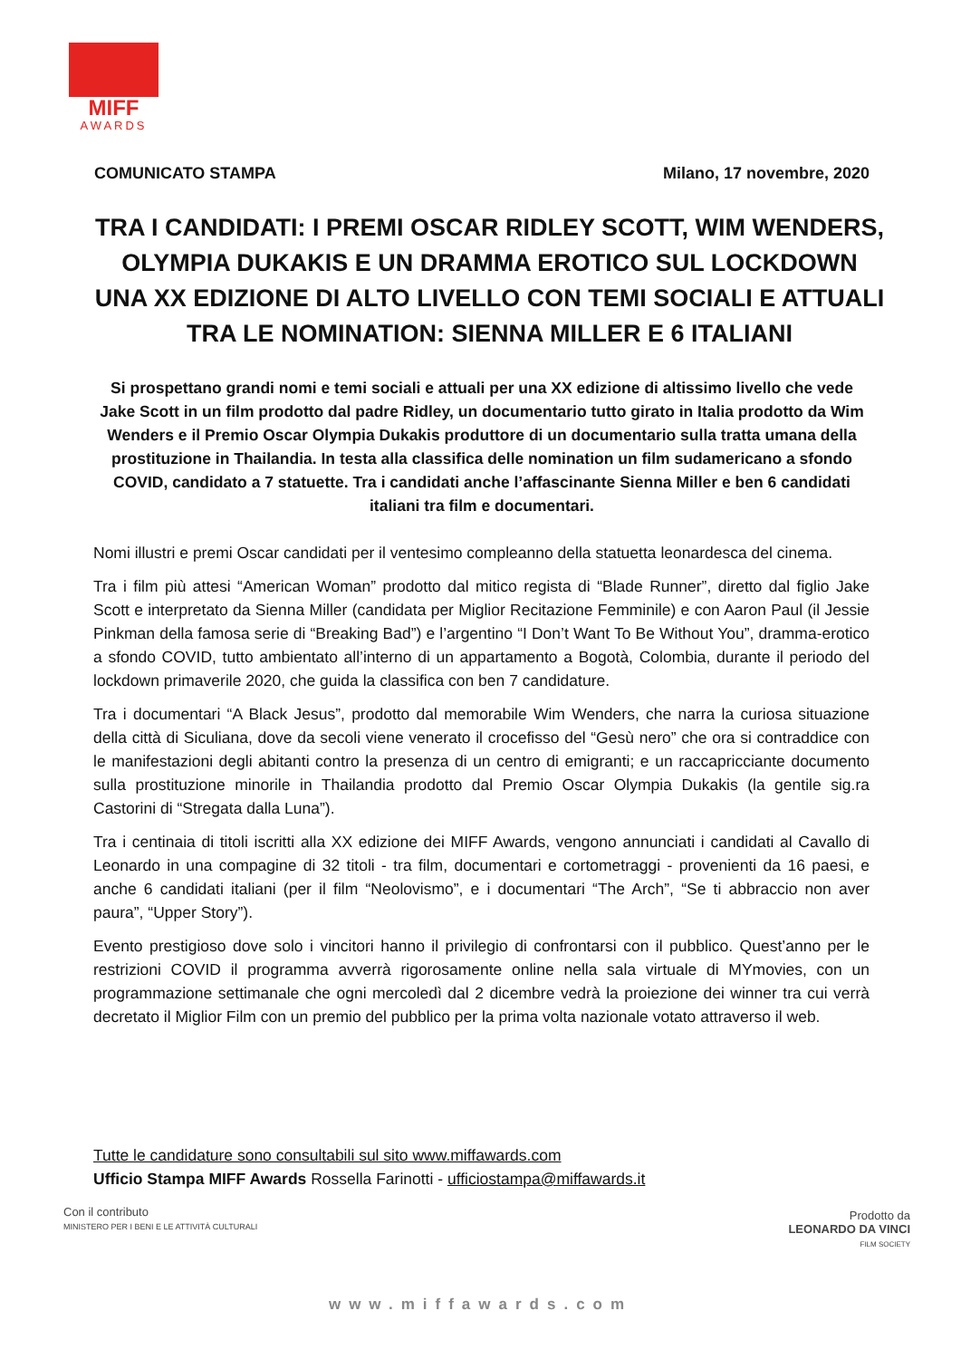MIFF
AWARDS
COMUNICATO STAMPA Milano, 17 novembre, 2020
TRA I CANDIDATI: I PREMI OSCAR RIDLEY SCOTT, WIM WENDERS,
OLYMPIA DUKAKIS E UN DRAMMA EROTICO SUL LOCKDOWN
UNA XX EDIZIONE DI ALTO LIVELLO CON TEMI SOCIALI E ATTUALI
TRA LE NOMINATION: SIENNA MILLER E 6 ITALIANI
Si prospettano grandi nomi e temi sociali e attuali per una XX edizione di altissimo livello che vede Jake Scott in un film prodotto dal padre Ridley, un documentario tutto girato in Italia prodotto da Wim Wenders e il Premio Oscar Olympia Dukakis produttore di un documentario sulla tratta umana della prostituzione in Thailandia. In testa alla classifica delle nomination un film sudamericano a sfondo COVID, candidato a 7 statuette. Tra i candidati anche l’affascinante Sienna Miller e ben 6 candidati italiani tra film e documentari.
Nomi illustri e premi Oscar candidati per il ventesimo compleanno della statuetta leonardesca del cinema.
Tra i film più attesi “American Woman” prodotto dal mitico regista di “Blade Runner”, diretto dal figlio Jake Scott e interpretato da Sienna Miller (candidata per Miglior Recitazione Femminile) e con Aaron Paul (il Jessie Pinkman della famosa serie di “Breaking Bad”) e l’argentino “I Don’t Want To Be Without You”, dramma-erotico a sfondo COVID, tutto ambientato all’interno di un appartamento a Bogotà, Colombia, durante il periodo del lockdown primaverile 2020, che guida la classifica con ben 7 candidature.
Tra i documentari “A Black Jesus”, prodotto dal memorabile Wim Wenders, che narra la curiosa situazione della città di Siculiana, dove da secoli viene venerato il crocefisso del “Gesù nero” che ora si contraddice con le manifestazioni degli abitanti contro la presenza di un centro di emigranti; e un raccapricciante documento sulla prostituzione minorile in Thailandia prodotto dal Premio Oscar Olympia Dukakis (la gentile sig.ra Castorini di “Stregata dalla Luna”).
Tra i centinaia di titoli iscritti alla XX edizione dei MIFF Awards, vengono annunciati i candidati al Cavallo di Leonardo in una compagine di 32 titoli - tra film, documentari e cortometraggi - provenienti da 16 paesi, e anche 6 candidati italiani (per il film “Neolovismo”, e i documentari “The Arch”, “Se ti abbraccio non aver paura”, “Upper Story”).
Evento prestigioso dove solo i vincitori hanno il privilegio di confrontarsi con il pubblico. Quest’anno per le restrizioni COVID il programma avverrà rigorosamente online nella sala virtuale di MYmovies, con un programmazione settimanale che ogni mercoledì dal 2 dicembre vedrà la proiezione dei winner tra cui verrà decretato il Miglior Film con un premio del pubblico per la prima volta nazionale votato attraverso il web.
Tutte le candidature sono consultabili sul sito www.miffawards.com
Ufficio Stampa MIFF Awards Rossella Farinotti - ufficiostampa@miffawards.it
Con il contributo
MINISTERO PER I BENI E LE ATTIVITÀ CULTURALI
Prodotto da
LEONARDO DA VINCI
FILM SOCIETY
www.miffawards.com